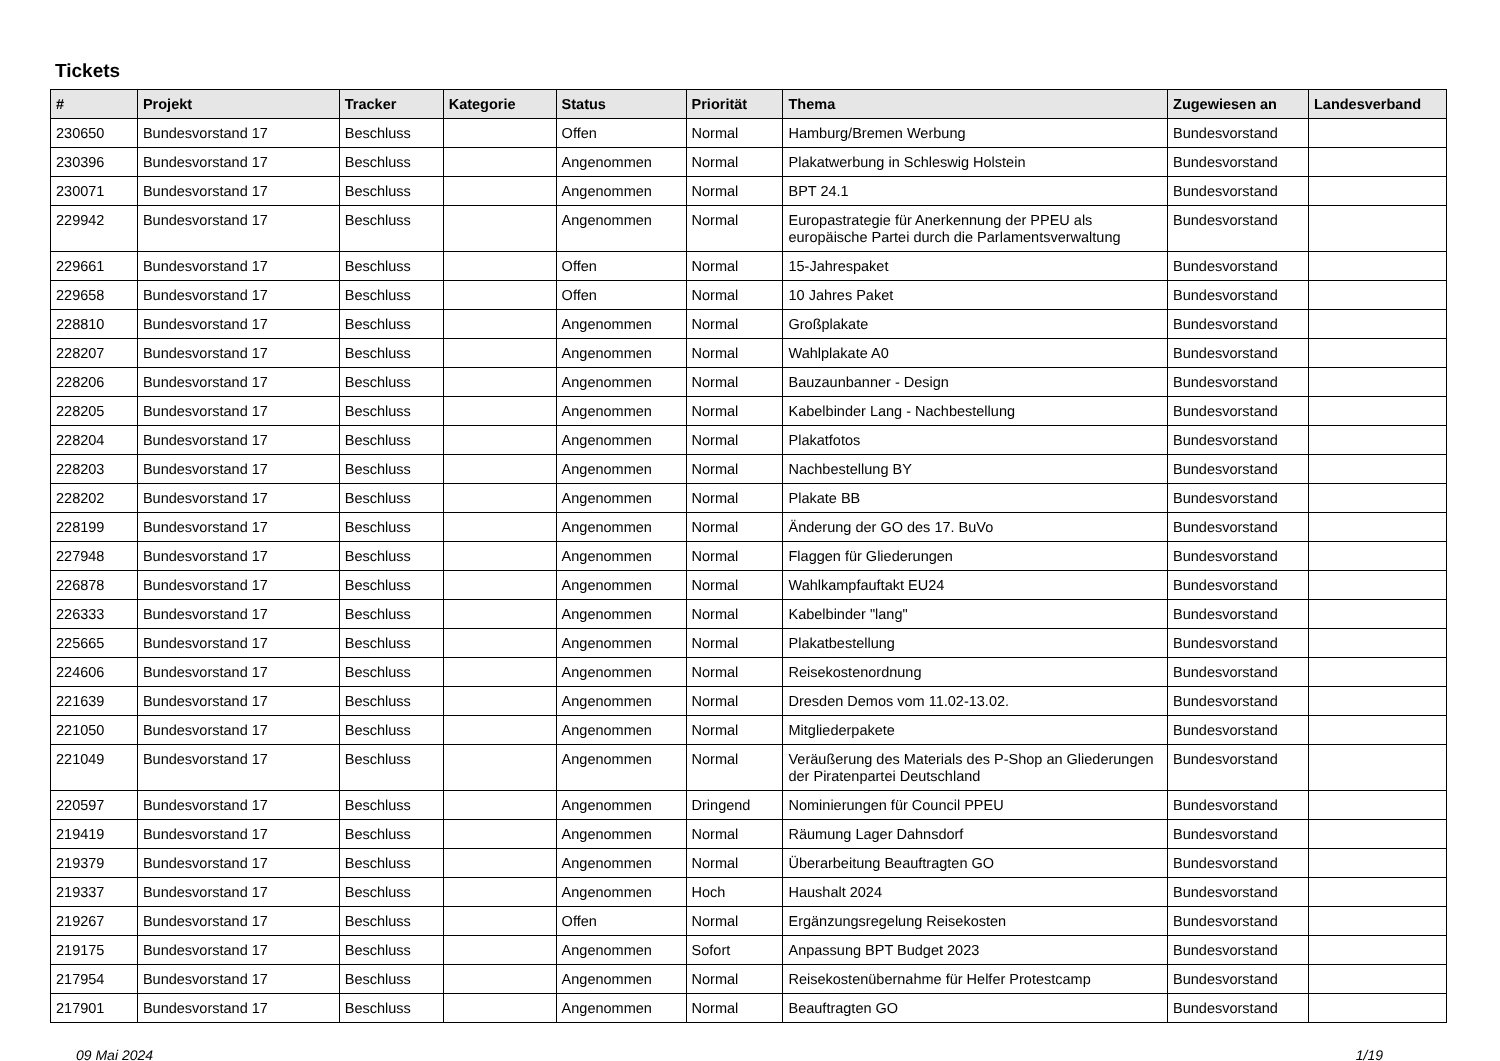Tickets
| # | Projekt | Tracker | Kategorie | Status | Priorität | Thema | Zugewiesen an | Landesverband |
| --- | --- | --- | --- | --- | --- | --- | --- | --- |
| 230650 | Bundesvorstand 17 | Beschluss | | Offen | Normal | Hamburg/Bremen Werbung | Bundesvorstand | |
| 230396 | Bundesvorstand 17 | Beschluss | | Angenommen | Normal | Plakatwerbung in Schleswig Holstein | Bundesvorstand | |
| 230071 | Bundesvorstand 17 | Beschluss | | Angenommen | Normal | BPT 24.1 | Bundesvorstand | |
| 229942 | Bundesvorstand 17 | Beschluss | | Angenommen | Normal | Europastrategie für Anerkennung der PPEU als europäische Partei durch die Parlamentsverwaltung | Bundesvorstand | |
| 229661 | Bundesvorstand 17 | Beschluss | | Offen | Normal | 15-Jahrespaket | Bundesvorstand | |
| 229658 | Bundesvorstand 17 | Beschluss | | Offen | Normal | 10 Jahres Paket | Bundesvorstand | |
| 228810 | Bundesvorstand 17 | Beschluss | | Angenommen | Normal | Großplakate | Bundesvorstand | |
| 228207 | Bundesvorstand 17 | Beschluss | | Angenommen | Normal | Wahlplakate A0 | Bundesvorstand | |
| 228206 | Bundesvorstand 17 | Beschluss | | Angenommen | Normal | Bauzaunbanner - Design | Bundesvorstand | |
| 228205 | Bundesvorstand 17 | Beschluss | | Angenommen | Normal | Kabelbinder Lang - Nachbestellung | Bundesvorstand | |
| 228204 | Bundesvorstand 17 | Beschluss | | Angenommen | Normal | Plakatfotos | Bundesvorstand | |
| 228203 | Bundesvorstand 17 | Beschluss | | Angenommen | Normal | Nachbestellung BY | Bundesvorstand | |
| 228202 | Bundesvorstand 17 | Beschluss | | Angenommen | Normal | Plakate BB | Bundesvorstand | |
| 228199 | Bundesvorstand 17 | Beschluss | | Angenommen | Normal | Änderung der GO des 17. BuVo | Bundesvorstand | |
| 227948 | Bundesvorstand 17 | Beschluss | | Angenommen | Normal | Flaggen für Gliederungen | Bundesvorstand | |
| 226878 | Bundesvorstand 17 | Beschluss | | Angenommen | Normal | Wahlkampfauftakt EU24 | Bundesvorstand | |
| 226333 | Bundesvorstand 17 | Beschluss | | Angenommen | Normal | Kabelbinder "lang" | Bundesvorstand | |
| 225665 | Bundesvorstand 17 | Beschluss | | Angenommen | Normal | Plakatbestellung | Bundesvorstand | |
| 224606 | Bundesvorstand 17 | Beschluss | | Angenommen | Normal | Reisekostenordnung | Bundesvorstand | |
| 221639 | Bundesvorstand 17 | Beschluss | | Angenommen | Normal | Dresden Demos vom 11.02-13.02. | Bundesvorstand | |
| 221050 | Bundesvorstand 17 | Beschluss | | Angenommen | Normal | Mitgliederpakete | Bundesvorstand | |
| 221049 | Bundesvorstand 17 | Beschluss | | Angenommen | Normal | Veräußerung des Materials des P-Shop an Gliederungen der Piratenpartei Deutschland | Bundesvorstand | |
| 220597 | Bundesvorstand 17 | Beschluss | | Angenommen | Dringend | Nominierungen für Council PPEU | Bundesvorstand | |
| 219419 | Bundesvorstand 17 | Beschluss | | Angenommen | Normal | Räumung Lager Dahnsdorf | Bundesvorstand | |
| 219379 | Bundesvorstand 17 | Beschluss | | Angenommen | Normal | Überarbeitung Beauftragten GO | Bundesvorstand | |
| 219337 | Bundesvorstand 17 | Beschluss | | Angenommen | Hoch | Haushalt 2024 | Bundesvorstand | |
| 219267 | Bundesvorstand 17 | Beschluss | | Offen | Normal | Ergänzungsregelung Reisekosten | Bundesvorstand | |
| 219175 | Bundesvorstand 17 | Beschluss | | Angenommen | Sofort | Anpassung BPT Budget 2023 | Bundesvorstand | |
| 217954 | Bundesvorstand 17 | Beschluss | | Angenommen | Normal | Reisekostenübernahme für Helfer Protestcamp | Bundesvorstand | |
| 217901 | Bundesvorstand 17 | Beschluss | | Angenommen | Normal | Beauftragten GO | Bundesvorstand | |
09 Mai 2024 1/19